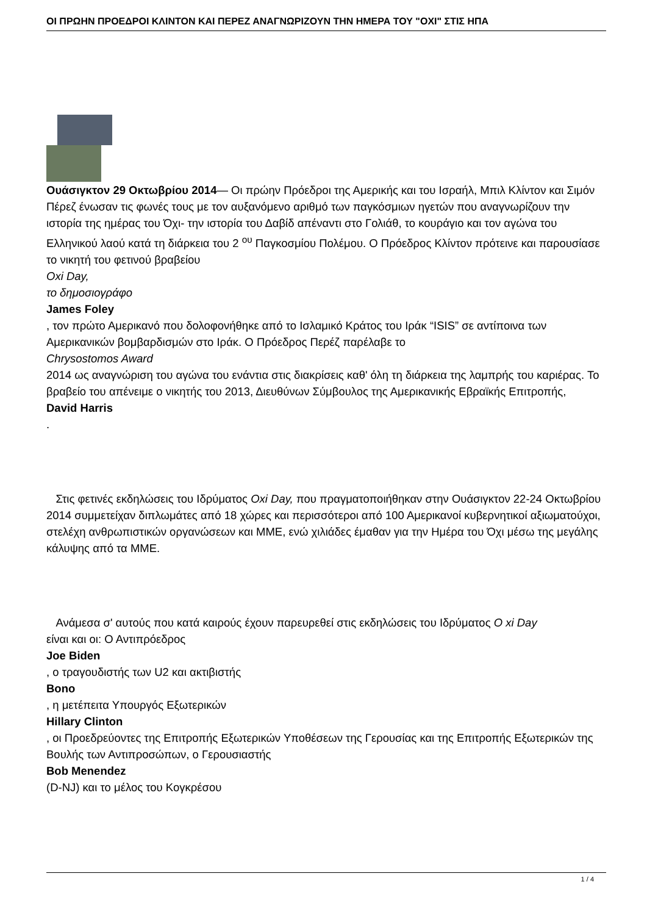ΟΙ ΠΡΩΗΝ ΠΡΟΕΔΡΟΙ ΚΛΙΝΤΟΝ ΚΑΙ ΠΕΡΕΖ ΑΝΑΓΝΩΡΙΖΟΥΝ ΤΗΝ ΗΜΕΡΑ ΤΟΥ "ΟΧΙ" ΣΤΙΣ ΗΠΑ
Ουάσιγκτον 29 Οκτωβρίου 2014— Οι πρώην Πρόεδροι της Αμερικής και του Ισραήλ, Μπιλ Κλίντον και Σιμόν Πέρεζ ένωσαν τις φωνές τους με τον αυξανόμενο αριθμό των παγκόσμιων ηγετών που αναγνωρίζουν την ιστορία της ημέρας του Όχι- την ιστορία του Δαβίδ απέναντι στο Γολιάθ, το κουράγιο και τον αγώνα του Ελληνικού λαού κατά τη διάρκεια του 2 <sup>ου</sup> Παγκοσμίου Πολέμου. Ο Πρόεδρος Κλίντον πρότεινε και παρουσίασε το νικητή του φετινού βραβείου
Oxi Day,
το δημοσιογράφο
James Foley
, τον πρώτο Αμερικανό που δολοφονήθηκε από το Ισλαμικό Κράτος του Ιράκ “ISIS” σε αντίποινα των Αμερικανικών βομβαρδισμών στο Ιράκ. Ο Πρόεδρος Περέζ παρέλαβε το
Chrysostomos Award
2014 ως αναγνώριση του αγώνα του ενάντια στις διακρίσεις καθ' όλη τη διάρκεια της λαμπρής του καριέρας. Το βραβείο του απένειμε ο νικητής του 2013, Διευθύνων Σύμβουλος της Αμερικανικής Εβραϊκής Επιτροπής,
David Harris
.
Στις φετινές εκδηλώσεις του Ιδρύματος Oxi Day, που πραγματοποιήθηκαν στην Ουάσιγκτον 22-24 Οκτωβρίου 2014 συμμετείχαν διπλωμάτες από 18 χώρες και περισσότεροι από 100 Αμερικανοί κυβερνητικοί αξιωματούχοι, στελέχη ανθρωπιστικών οργανώσεων και ΜΜΕ, ενώ χιλιάδες έμαθαν για την Ημέρα του Όχι μέσω της μεγάλης κάλυψης από τα ΜΜΕ.
Ανάμεσα σ' αυτούς που κατά καιρούς έχουν παρευρεθεί στις εκδηλώσεις του Ιδρύματος Ο xi Day
είναι και οι: Ο Αντιπρόεδρος
Joe Biden
, ο τραγουδιστής των U2 και ακτιβιστής
Bono
, η μετέπειτα Υπουργός Εξωτερικών
Hillary Clinton
, οι Προεδρεύοντες της Επιτροπής Εξωτερικών Υποθέσεων της Γερουσίας και της Επιτροπής Εξωτερικών της Βουλής των Αντιπροσώπων, ο Γερουσιαστής
Bob Menendez
(D-NJ) και το μέλος του Κογκρέσου
1 / 4